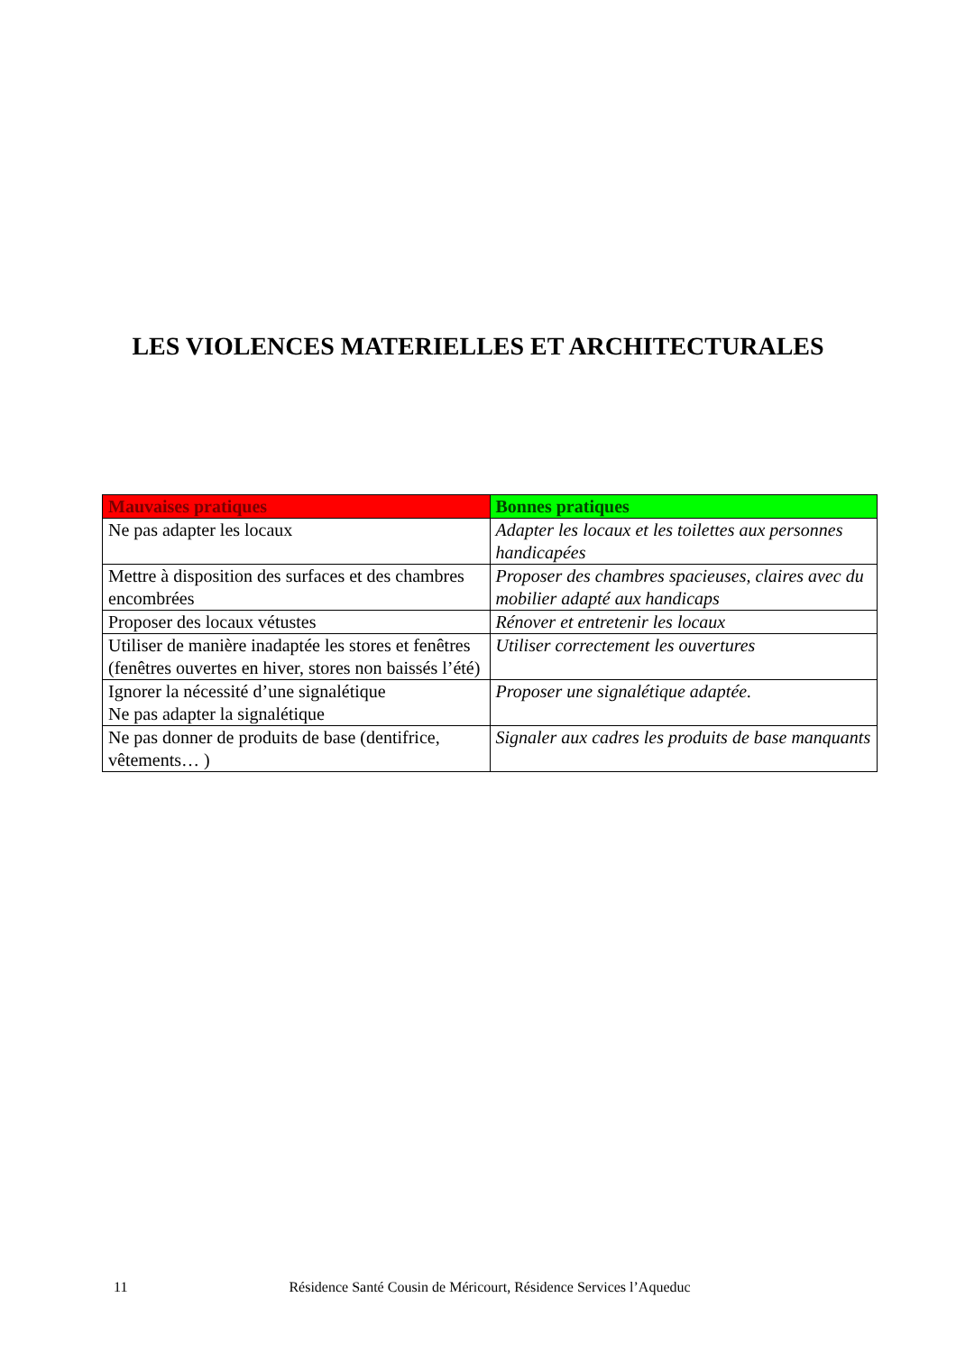LES VIOLENCES MATERIELLES ET ARCHITECTURALES
| Mauvaises pratiques | Bonnes pratiques |
| --- | --- |
| Ne pas adapter les locaux | Adapter les locaux et les toilettes aux personnes handicapées |
| Mettre à disposition des surfaces et des chambres encombrées | Proposer des chambres spacieuses, claires avec du mobilier adapté aux handicaps |
| Proposer des locaux vétustes | Rénover et entretenir les locaux |
| Utiliser de manière inadaptée les stores et fenêtres (fenêtres ouvertes en hiver, stores non baissés l’été) | Utiliser correctement les ouvertures |
| Ignorer la nécessité d’une signalétique Ne pas adapter la signalétique | Proposer une signalétique adaptée. |
| Ne pas donner de produits de base (dentifrice, vêtements… ) | Signaler aux cadres les produits de base manquants |
11 Résidence Santé Cousin de Méricourt, Résidence Services l’Aqueduc